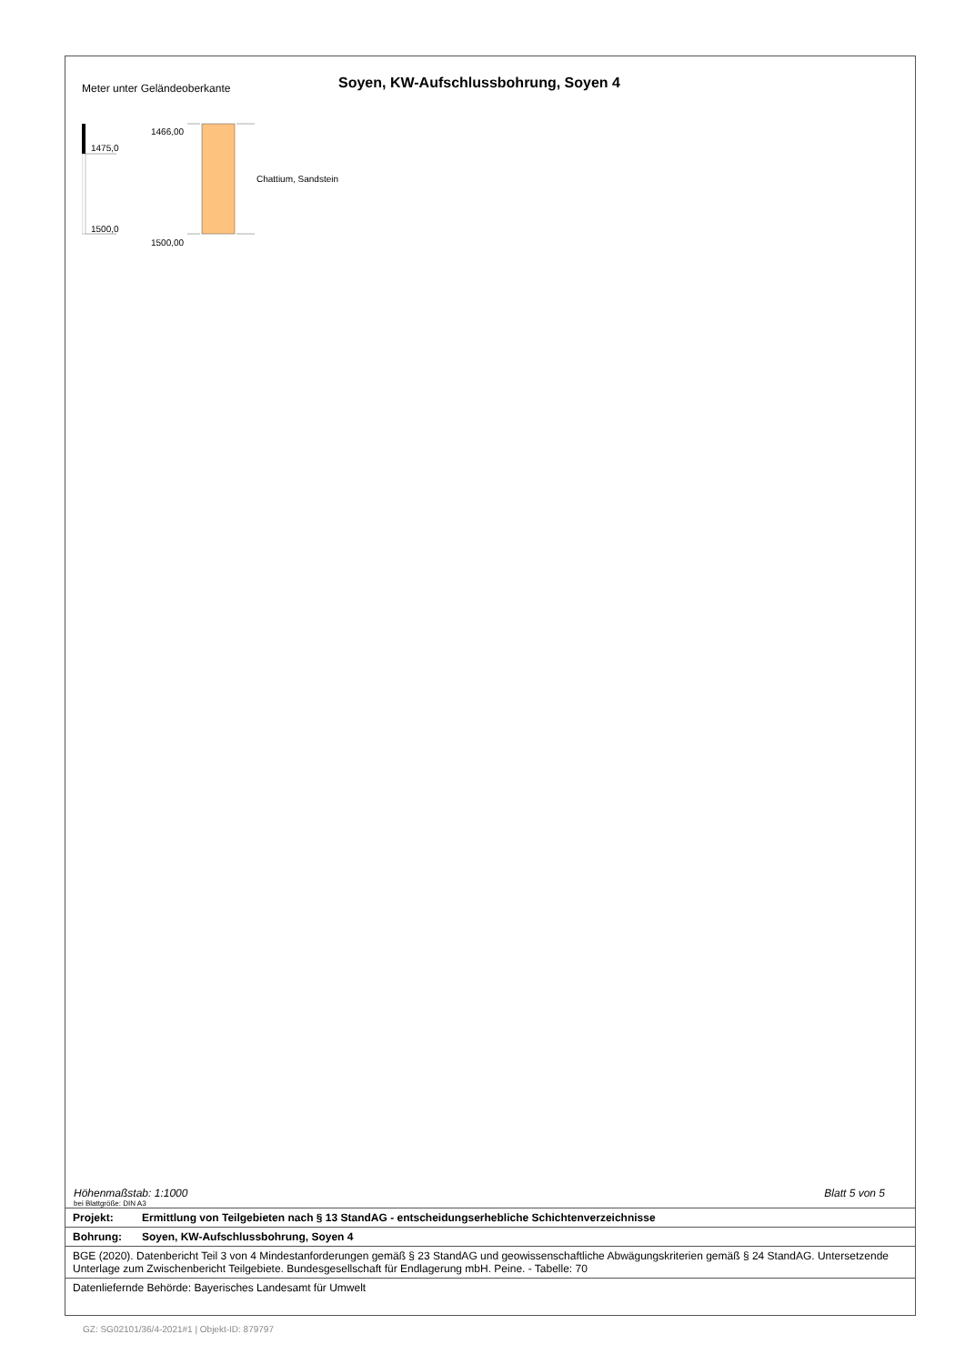Meter unter Geländeoberkante
Soyen, KW-Aufschlussbohrung, Soyen 4
1475,0
1500,0
1466,00
1500,00
Chattium, Sandstein
Höhenmaßstab: 1:1000 Blatt 5 von 5
bei Blattgröße: DIN A3
| Projekt: Ermittlung von Teilgebieten nach § 13 StandAG - entscheidungserhebliche Schichtenverzeichnisse |
| Bohrung: Soyen, KW-Aufschlussbohrung, Soyen 4 |
| BGE (2020). Datenbericht Teil 3 von 4 Mindestanforderungen gemäß § 23 StandAG und geowissenschaftliche Abwägungskriterien gemäß § 24 StandAG. Untersetzende Unterlage zum Zwischenbericht Teilgebiete. Bundesgesellschaft für Endlagerung mbH. Peine. - Tabelle: 70 |
| Datenliefernde Behörde: Bayerisches Landesamt für Umwelt |
GZ: SG02101/36/4-2021#1 | Objekt-ID: 879797